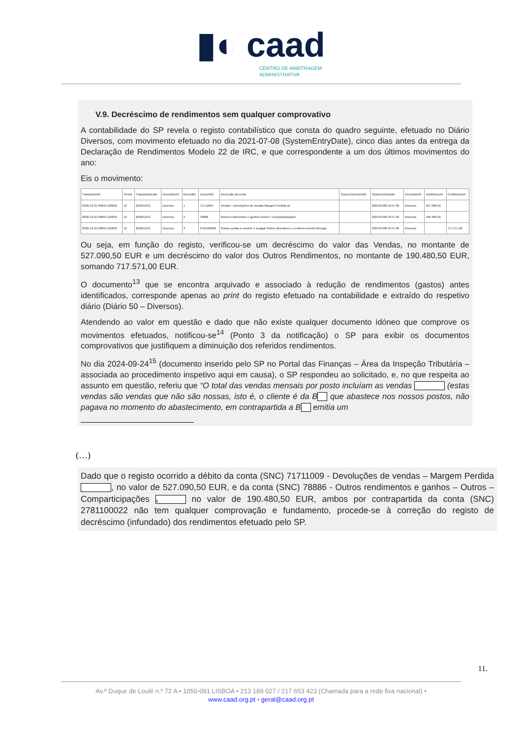▮◐ caad
CENTRO DE ARBITRAGEM
ADMINISTRATIVA
V.9. Decréscimo de rendimentos sem qualquer comprovativo
A contabilidade do SP revela o registo contabilístico que consta do quadro seguinte, efetuado no Diário Diversos, com movimento efetuado no dia 2021-07-08 (SystemEntryDate), cinco dias antes da entrega da Declaração de Rendimentos Modelo 22 de IRC, e que correspondente a um dos últimos movimentos do ano:
Eis o movimento:
| TransactionID | Period | TransactionDate | Description2 | RecordID | AccountID | Descrição da conta | SourceDocumentID | SystemEntryDate | Description3 | DebitAmount | CreditAmount |
| --- | --- | --- | --- | --- | --- | --- | --- | --- | --- | --- | --- |
| 2020-12-31 00050 120039 | 12 | 2020/12/31 | Diversos | 1 | 71711009 | Vendas *-Devoluções de vendas-Margem Perdida de | | 2021/07/08 16:57:36 | Diversos | 527 090,50 | |
| 2020-12-31 00050 120039 | 12 | 2020/12/31 | Diversos | 2 | 78886 | Outros rendimentos e ganhos-Outros *-Comparticipações | | 2021/07/08 16:57:36 | Diversos | 190 480,50 | |
| 2020-12-31 00050 120039 | 12 | 2020/12/31 | Diversos | 3 | 2781100022 | Outras contas a receber e a pagar-Outros devedores e credores-Acordo Revoga | | 2021/07/08 16:57:36 | Diversos | | 717 571,00 |
Ou seja, em função do registo, verificou-se um decréscimo do valor das Vendas, no montante de 527.090,50 EUR e um decréscimo do valor dos Outros Rendimentos, no montante de 190.480,50 EUR, somando 717.571,00 EUR.
O documento<sup>13</sup> que se encontra arquivado e associado à redução de rendimentos (gastos) antes identificados, corresponde apenas ao print do registo efetuado na contabilidade e extraído do respetivo diário (Diário 50 – Diversos).
Atendendo ao valor em questão e dado que não existe qualquer documento idóneo que comprove os movimentos efetuados, notificou-se<sup>14</sup> (Ponto 3 da notificação) o SP para exibir os documentos comprovativos que justifiquem a diminuição dos referidos rendimentos.
No dia 2024-09-24<sup>15</sup> (documento inserido pelo SP no Portal das Finanças – Área da Inspeção Tributária – associada ao procedimento inspetivo aqui em causa), o SP respondeu ao solicitado, e, no que respeita ao assunto em questão, referiu que “O total das vendas mensais por posto incluíam as vendas ... (estas vendas são vendas que não são nossas, isto é, o cliente é da B que abastece nos nossos postos, não pagava no momento do abastecimento, em contrapartida a B emitia um
(…)
Dado que o registo ocorrido a débito da conta (SNC) 71711009 - Devoluções de vendas – Margem Perdida ..., no valor de 527.090,50 EUR, e da conta (SNC) 78886 - Outros rendimentos e ganhos – Outros – Comparticipações B.. no valor de 190.480,50 EUR, ambos por contrapartida da conta (SNC) 2781100022 não tem qualquer comprovação e fundamento, procede-se à correção do registo de decréscimo (infundado) dos rendimentos efetuado pelo SP.
11.
Av.ª Duque de Loulé n.º 72 A • 1050-091 LISBOA • 213 189 027 / 217 653 423 (Chamada para a rede fixa nacional) •
www.caad.org.pt • geral@caad.org.pt